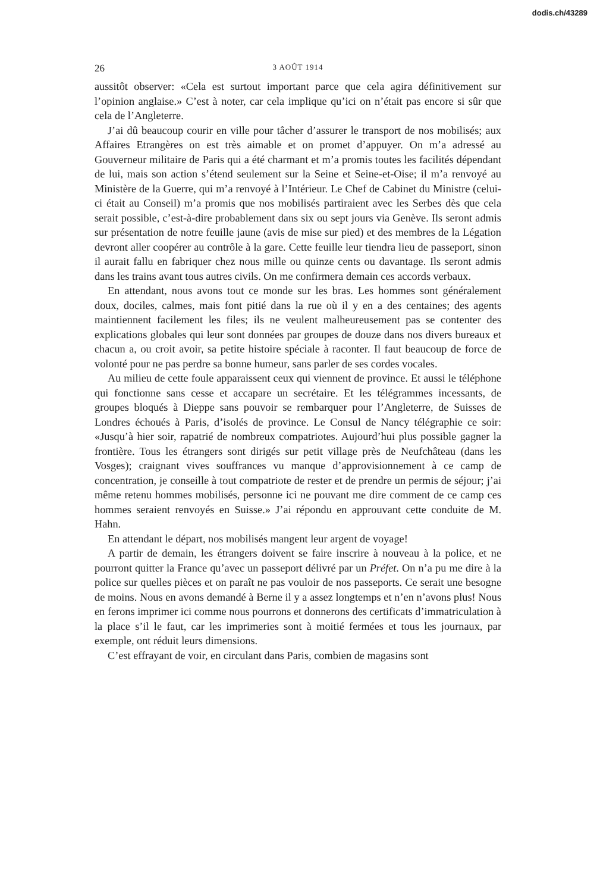dodis.ch/43289
26 3 AOÛT 1914
aussitôt observer: «Cela est surtout important parce que cela agira définitivement sur l’opinion anglaise.» C’est à noter, car cela implique qu’ici on n’était pas encore si sûr que cela de l’Angleterre.
J’ai dû beaucoup courir en ville pour tâcher d’assurer le transport de nos mobilisés; aux Affaires Etrangères on est très aimable et on promet d’appuyer. On m’a adressé au Gouverneur militaire de Paris qui a été charmant et m’a promis toutes les facilités dépendant de lui, mais son action s’étend seulement sur la Seine et Seine-et-Oise; il m’a renvoyé au Ministère de la Guerre, qui m’a renvoyé à l’Intérieur. Le Chef de Cabinet du Ministre (celui-ci était au Conseil) m’a promis que nos mobilisés partiraient avec les Serbes dès que cela serait possible, c’est-à-dire probablement dans six ou sept jours via Genève. Ils seront admis sur présentation de notre feuille jaune (avis de mise sur pied) et des membres de la Légation devront aller coopérer au contrôle à la gare. Cette feuille leur tiendra lieu de passeport, sinon il aurait fallu en fabriquer chez nous mille ou quinze cents ou davantage. Ils seront admis dans les trains avant tous autres civils. On me confirmera demain ces accords verbaux.
En attendant, nous avons tout ce monde sur les bras. Les hommes sont généralement doux, dociles, calmes, mais font pitié dans la rue où il y en a des centaines; des agents maintiennent facilement les files; ils ne veulent malheureusement pas se contenter des explications globales qui leur sont données par groupes de douze dans nos divers bureaux et chacun a, ou croit avoir, sa petite histoire spéciale à raconter. Il faut beaucoup de force de volonté pour ne pas perdre sa bonne humeur, sans parler de ses cordes vocales.
Au milieu de cette foule apparaissent ceux qui viennent de province. Et aussi le téléphone qui fonctionne sans cesse et accapare un secrétaire. Et les télégrammes incessants, de groupes bloqués à Dieppe sans pouvoir se rembarquer pour l’Angleterre, de Suisses de Londres échoués à Paris, d’isolés de province. Le Consul de Nancy télégraphie ce soir: «Jusqu’à hier soir, rapatrié de nombreux compatriotes. Aujourd’hui plus possible gagner la frontière. Tous les étrangers sont dirigés sur petit village près de Neufchâteau (dans les Vosges); craignant vives souffrances vu manque d’approvisionnement à ce camp de concentration, je conseille à tout compatriote de rester et de prendre un permis de séjour; j’ai même retenu hommes mobilisés, personne ici ne pouvant me dire comment de ce camp ces hommes seraient renvoyés en Suisse.» J’ai répondu en approuvant cette conduite de M. Hahn.
En attendant le départ, nos mobilisés mangent leur argent de voyage!
A partir de demain, les étrangers doivent se faire inscrire à nouveau à la police, et ne pourront quitter la France qu’avec un passeport délivré par un Préfet. On n’a pu me dire à la police sur quelles pièces et on paraît ne pas vouloir de nos passeports. Ce serait une besogne de moins. Nous en avons demandé à Berne il y a assez longtemps et n’en n’avons plus! Nous en ferons imprimer ici comme nous pourrons et donnerons des certificats d’immatriculation à la place s’il le faut, car les imprimeries sont à moitié fermées et tous les journaux, par exemple, ont réduit leurs dimensions.
C’est effrayant de voir, en circulant dans Paris, combien de magasins sont